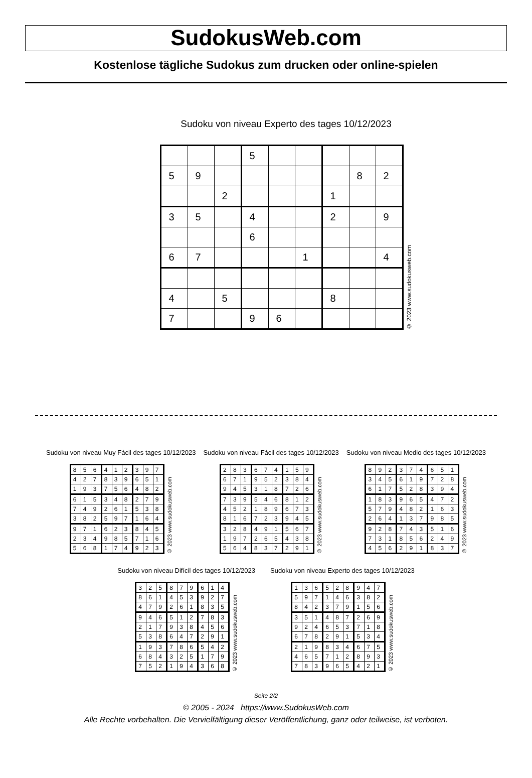SudokusWeb.com
Kostenlose tägliche Sudokus zum drucken oder online-spielen
Sudoku von niveau Experto des tages 10/12/2023
| | | | 5 | | | | | |
| 5 | 9 | | | | | | 8 | 2 |
| | | 2 | | | | 1 | | |
| 3 | 5 | | 4 | | | 2 | | 9 |
| | | | 6 | | | | | |
| 6 | 7 | | | | 1 | | | 4 |
| 4 | | 5 | | | | 8 | | |
| 7 | | | 9 | 6 | | | | |
© 2023 www.sudokusweb.com
Sudoku von niveau Muy Fácil des tages 10/12/2023
| 8 | 5 | 6 | 4 | 1 | 2 | 3 | 9 | 7 |
| 4 | 2 | 7 | 8 | 3 | 9 | 6 | 5 | 1 |
| 1 | 9 | 3 | 7 | 5 | 6 | 4 | 8 | 2 |
| 6 | 1 | 5 | 3 | 4 | 8 | 2 | 7 | 9 |
| 7 | 4 | 9 | 2 | 6 | 1 | 5 | 3 | 8 |
| 3 | 8 | 2 | 5 | 9 | 7 | 1 | 6 | 4 |
| 9 | 7 | 1 | 6 | 2 | 3 | 8 | 4 | 5 |
| 2 | 3 | 4 | 9 | 8 | 5 | 7 | 1 | 6 |
| 5 | 6 | 8 | 1 | 7 | 4 | 9 | 2 | 3 |
© 2023 www.sudokusweb.com
Sudoku von niveau Fácil des tages 10/12/2023
| 2 | 8 | 3 | 6 | 7 | 4 | 1 | 5 | 9 |
| 6 | 7 | 1 | 9 | 5 | 2 | 3 | 8 | 4 |
| 9 | 4 | 5 | 3 | 1 | 8 | 7 | 2 | 6 |
| 7 | 3 | 9 | 5 | 4 | 6 | 8 | 1 | 2 |
| 4 | 5 | 2 | 1 | 8 | 9 | 6 | 7 | 3 |
| 8 | 1 | 6 | 7 | 2 | 3 | 9 | 4 | 5 |
| 3 | 2 | 8 | 4 | 9 | 1 | 5 | 6 | 7 |
| 1 | 9 | 7 | 2 | 6 | 5 | 4 | 3 | 8 |
| 5 | 6 | 4 | 8 | 3 | 7 | 2 | 9 | 1 |
© 2023 www.sudokusweb.com
Sudoku von niveau Medio des tages 10/12/2023
| 8 | 9 | 2 | 3 | 7 | 4 | 6 | 5 | 1 |
| 3 | 4 | 5 | 6 | 1 | 9 | 7 | 2 | 8 |
| 6 | 1 | 7 | 5 | 2 | 8 | 3 | 9 | 4 |
| 1 | 8 | 3 | 9 | 6 | 5 | 4 | 7 | 2 |
| 5 | 7 | 9 | 4 | 8 | 2 | 1 | 6 | 3 |
| 2 | 6 | 4 | 1 | 3 | 7 | 9 | 8 | 5 |
| 9 | 2 | 8 | 7 | 4 | 3 | 5 | 1 | 6 |
| 7 | 3 | 1 | 8 | 5 | 6 | 2 | 4 | 9 |
| 4 | 5 | 6 | 2 | 9 | 1 | 8 | 3 | 7 |
© 2023 www.sudokusweb.com
Sudoku von niveau Difícil des tages 10/12/2023
| 3 | 2 | 5 | 8 | 7 | 9 | 6 | 1 | 4 |
| 8 | 6 | 1 | 4 | 5 | 3 | 9 | 2 | 7 |
| 4 | 7 | 9 | 2 | 6 | 1 | 8 | 3 | 5 |
| 9 | 4 | 6 | 5 | 1 | 2 | 7 | 8 | 3 |
| 2 | 1 | 7 | 9 | 3 | 8 | 4 | 5 | 6 |
| 5 | 3 | 8 | 6 | 4 | 7 | 2 | 9 | 1 |
| 1 | 9 | 3 | 7 | 8 | 6 | 5 | 4 | 2 |
| 6 | 8 | 4 | 3 | 2 | 5 | 1 | 7 | 9 |
| 7 | 5 | 2 | 1 | 9 | 4 | 3 | 6 | 8 |
© 2023 www.sudokusweb.com
Sudoku von niveau Experto des tages 10/12/2023
| 1 | 3 | 6 | 5 | 2 | 8 | 9 | 4 | 7 |
| 5 | 9 | 7 | 1 | 4 | 6 | 3 | 8 | 2 |
| 8 | 4 | 2 | 3 | 7 | 9 | 1 | 5 | 6 |
| 3 | 5 | 1 | 4 | 8 | 7 | 2 | 6 | 9 |
| 9 | 2 | 4 | 6 | 5 | 3 | 7 | 1 | 8 |
| 6 | 7 | 8 | 2 | 9 | 1 | 5 | 3 | 4 |
| 2 | 1 | 9 | 8 | 3 | 4 | 6 | 7 | 5 |
| 4 | 6 | 5 | 7 | 1 | 2 | 8 | 9 | 3 |
| 7 | 8 | 3 | 9 | 6 | 5 | 4 | 2 | 1 |
© 2023 www.sudokusweb.com
Seite 2/2
© 2005 - 2024 https://www.SudokusWeb.com
Alle Rechte vorbehalten. Die Vervielfältigung dieser Veröffentlichung, ganz oder teilweise, ist verboten.